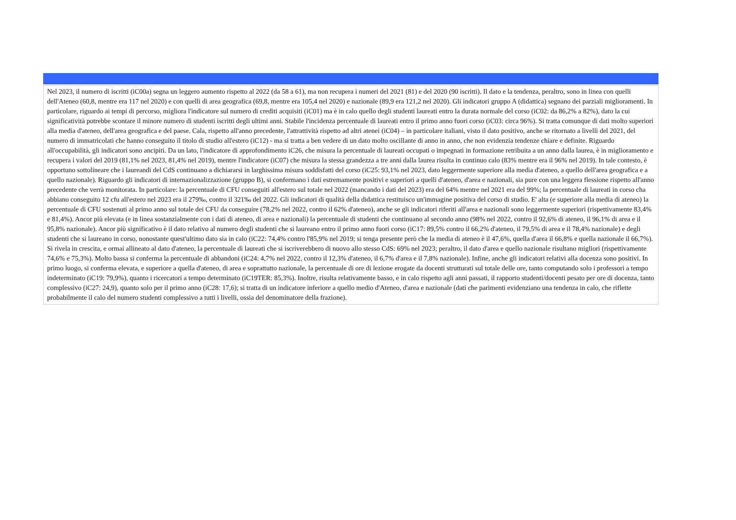Nel 2023, il numero di iscritti (iC00a) segna un leggero aumento rispetto al 2022 (da 58 a 61), ma non recupera i numeri del 2021 (81) e del 2020 (90 iscritti). Il dato e la tendenza, peraltro, sono in linea con quelli dell'Ateneo (60,8, mentre era 117 nel 2020) e con quelli di area geografica (69,8, mentre era 105,4 nel 2020) e nazionale (89,9 era 121,2 nel 2020). Gli indicatori gruppo A (didattica) segnano dei parziali miglioramenti. In particolare, riguardo ai tempi di percorso, migliora l'indicatore sul numero di crediti acquisiti (iC01) ma è in calo quello degli studenti laureati entro la durata normale del corso (iC02: da 86,2% a 82%), dato la cui significatività potrebbe scontare il minore numero di studenti iscritti degli ultimi anni. Stabile l'incidenza percentuale di laureati entro il primo anno fuori corso (iC03: circa 96%). Si tratta comunque di dati molto superiori alla media d'ateneo, dell'area geografica e del paese. Cala, rispetto all'anno precedente, l'attrattività rispetto ad altri atenei (iC04) – in particolare italiani, visto il dato positivo, anche se ritornato a livelli del 2021, del numero di immatricolati che hanno conseguito il titolo di studio all'estero (iC12) - ma si tratta a ben vedere di un dato molto oscillante di anno in anno, che non evidenzia tendenze chiare e definite. Riguardo all'occupabilità, gli indicatori sono ancipiti. Da un lato, l'indicatore di approfondimento iC26, che misura la percentuale di laureati occupati o impegnati in formazione retribuita a un anno dalla laurea, è in miglioramento e recupera i valori del 2019 (81,1% nel 2023, 81,4% nel 2019), mentre l'indicatore (iC07) che misura la stessa grandezza a tre anni dalla laurea risulta in continuo calo (83% mentre era il 96% nel 2019). In tale contesto, è opportuno sottolineare che i laureandi del CdS continuano a dichiararsi in larghissima misura soddisfatti del corso (iC25: 93,1% nel 2023, dato leggermente superiore alla media d'ateneo, a quello dell'area geografica e a quello nazionale). Riguardo gli indicatori di internazionalizzazione (gruppo B), si confermano i dati estremamente positivi e superiori a quelli d'ateneo, d'area e nazionali, sia pure con una leggera flessione rispetto all'anno precedente che verrà monitorata. In particolare: la percentuale di CFU conseguiti all'estero sul totale nel 2022 (mancando i dati del 2023) era del 64% mentre nel 2021 era del 99%; la percentuale di laureati in corso cha abbiano conseguito 12 cfu all'estero nel 2023 era il 279‰, contro il 321‰ del 2022. Gli indicatori di qualità della didattica restituisco un'immagine positiva del corso di studio. E' alta (e superiore alla media di ateneo) la percentuale di CFU sostenuti al primo anno sul totale dei CFU da conseguire (78,2% nel 2022, contro il 62% d'ateneo), anche se gli indicatori riferiti all'area e nazionali sono leggermente superiori (rispettivamente 83,4% e 81,4%). Ancor più elevata (e in linea sostanzialmente con i dati di ateneo, di area e nazionali) la percentuale di studenti che continuano al secondo anno (98% nel 2022, contro il 92,6% di ateneo, il 96,1% di area e il 95,8% nazionale). Ancor più significativo è il dato relativo al numero degli studenti che si laureano entro il primo anno fuori corso (iC17: 89,5% contro il 66,2% d'ateneo, il 79,5% di area e il 78,4% nazionale) e degli studenti che si laureano in corso, nonostante quest'ultimo dato sia in calo (iC22: 74,4% contro l'85,9% nel 2019; si tenga presente però che la media di ateneo è il 47,6%, quella d'area il 66,8% e quella nazionale il 66,7%). Si rivela in crescita, e ormai allineato al dato d'ateneo, la percentuale di laureati che si iscriverebbero di nuovo allo stesso CdS: 69% nel 2023; peraltro, il dato d'area e quello nazionale risultano migliori (rispettivamente 74,6% e 75,3%). Molto bassa si conferma la percentuale di abbandoni (iC24: 4,7% nel 2022, contro il 12,3% d'ateneo, il 6,7% d'area e il 7,8% nazionale). Infine, anche gli indicatori relativi alla docenza sono positivi. In primo luogo, si conferma elevata, e superiore a quella d'ateneo, di area e soprattutto nazionale, la percentuale di ore di lezione erogate da docenti strutturati sul totale delle ore, tanto computando solo i professori a tempo indeterminato (iC19: 79,9%), quanto i ricercatori a tempo determinato (iC19TER: 85,3%). Inoltre, risulta relativamente basso, e in calo rispetto agli anni passati, il rapporto studenti/docenti pesato per ore di docenza, tanto complessivo (iC27: 24,9), quanto solo per il primo anno (iC28: 17,6); si tratta di un indicatore inferiore a quello medio d'Ateneo, d'area e nazionale (dati che parimenti evidenziano una tendenza in calo, che riflette probabilmente il calo del numero studenti complessivo a tutti i livelli, ossia del denominatore della frazione).